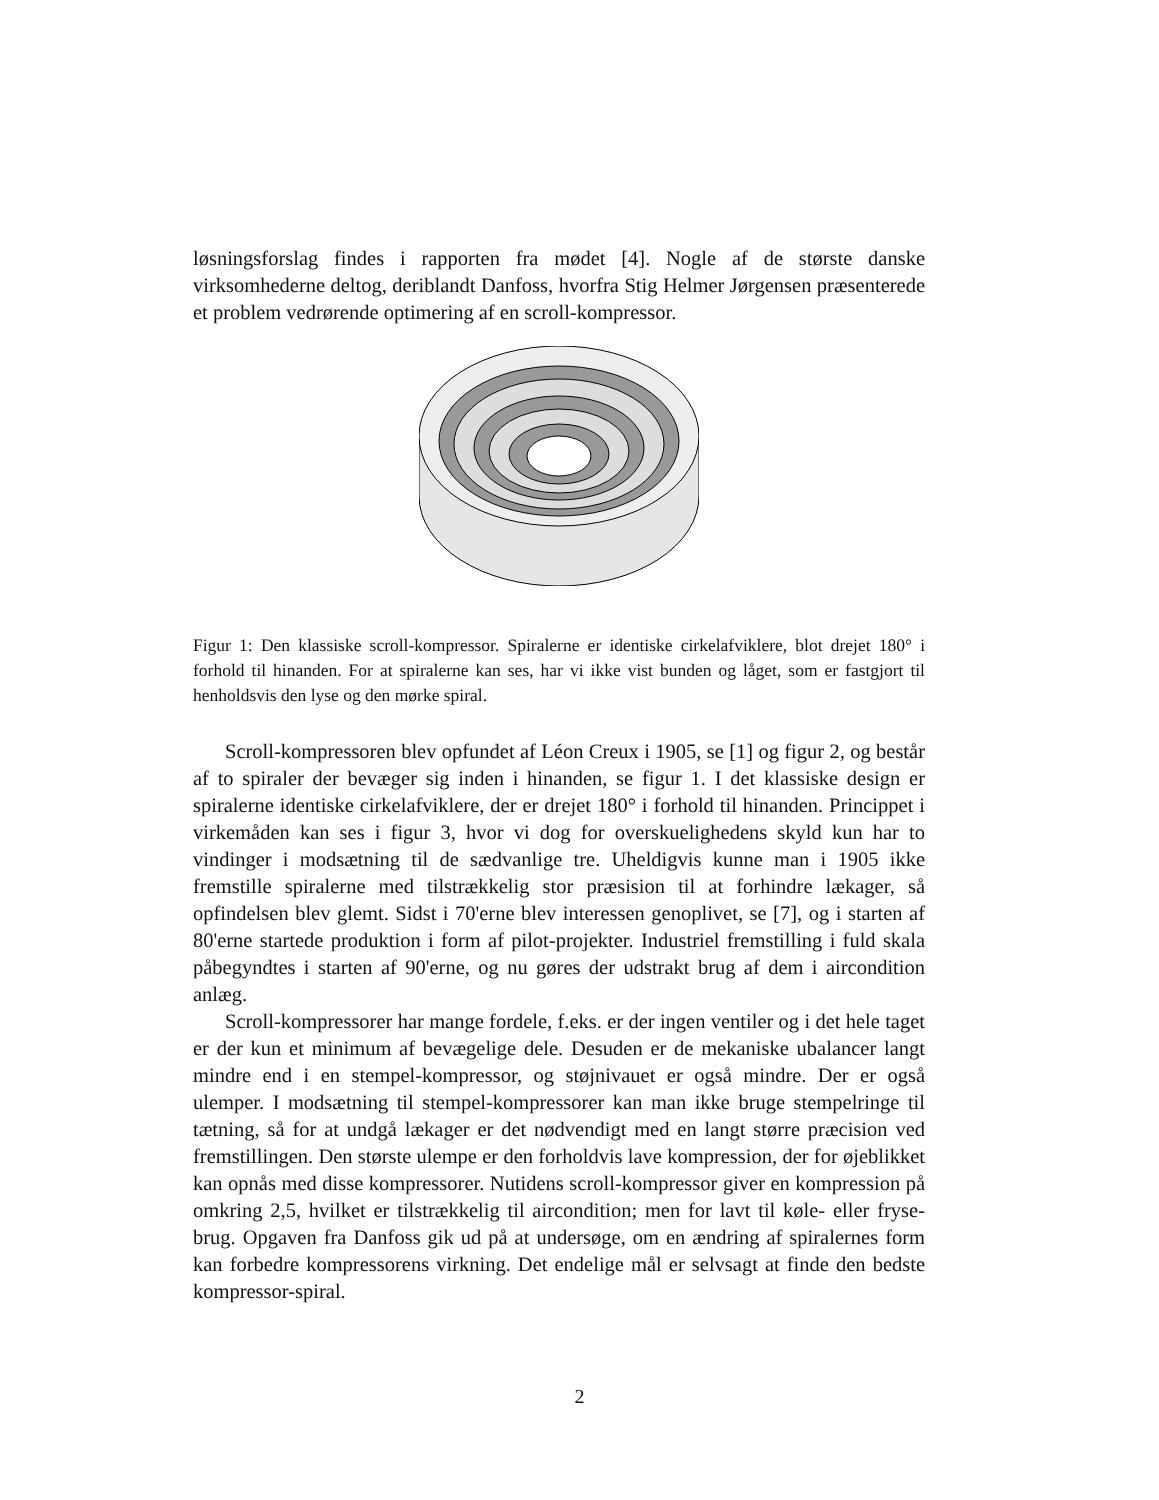løsningsforslag findes i rapporten fra mødet [4]. Nogle af de største danske virksomhederne deltog, deriblandt Danfoss, hvorfra Stig Helmer Jørgensen præsenterede et problem vedrørende optimering af en scroll-kompressor.
Figur 1: Den klassiske scroll-kompressor. Spiralerne er identiske cirkelafviklere, blot drejet 180° i forhold til hinanden. For at spiralerne kan ses, har vi ikke vist bunden og låget, som er fastgjort til henholdsvis den lyse og den mørke spiral.
Scroll-kompressoren blev opfundet af Léon Creux i 1905, se [1] og figur 2, og består af to spiraler der bevæger sig inden i hinanden, se figur 1. I det klassiske design er spiralerne identiske cirkelafviklere, der er drejet 180° i forhold til hinanden. Princippet i virkemåden kan ses i figur 3, hvor vi dog for overskuelighedens skyld kun har to vindinger i modsætning til de sædvanlige tre. Uheldigvis kunne man i 1905 ikke fremstille spiralerne med tilstrækkelig stor præsision til at forhindre lækager, så opfindelsen blev glemt. Sidst i 70'erne blev interessen genoplivet, se [7], og i starten af 80'erne startede produktion i form af pilot-projekter. Industriel fremstilling i fuld skala påbegyndtes i starten af 90'erne, og nu gøres der udstrakt brug af dem i aircondition anlæg.
Scroll-kompressorer har mange fordele, f.eks. er der ingen ventiler og i det hele taget er der kun et minimum af bevægelige dele. Desuden er de mekaniske ubalancer langt mindre end i en stempel-kompressor, og støjnivauet er også mindre. Der er også ulemper. I modsætning til stempel-kompressorer kan man ikke bruge stempelringe til tætning, så for at undgå lækager er det nødvendigt med en langt større præcision ved fremstillingen. Den største ulempe er den forholdvis lave kompression, der for øjeblikket kan opnås med disse kompressorer. Nutidens scroll-kompressor giver en kompression på omkring 2,5, hvilket er tilstrækkelig til aircondition; men for lavt til køle- eller fryse-brug. Opgaven fra Danfoss gik ud på at undersøge, om en ændring af spiralernes form kan forbedre kompressorens virkning. Det endelige mål er selvsagt at finde den bedste kompressor-spiral.
2